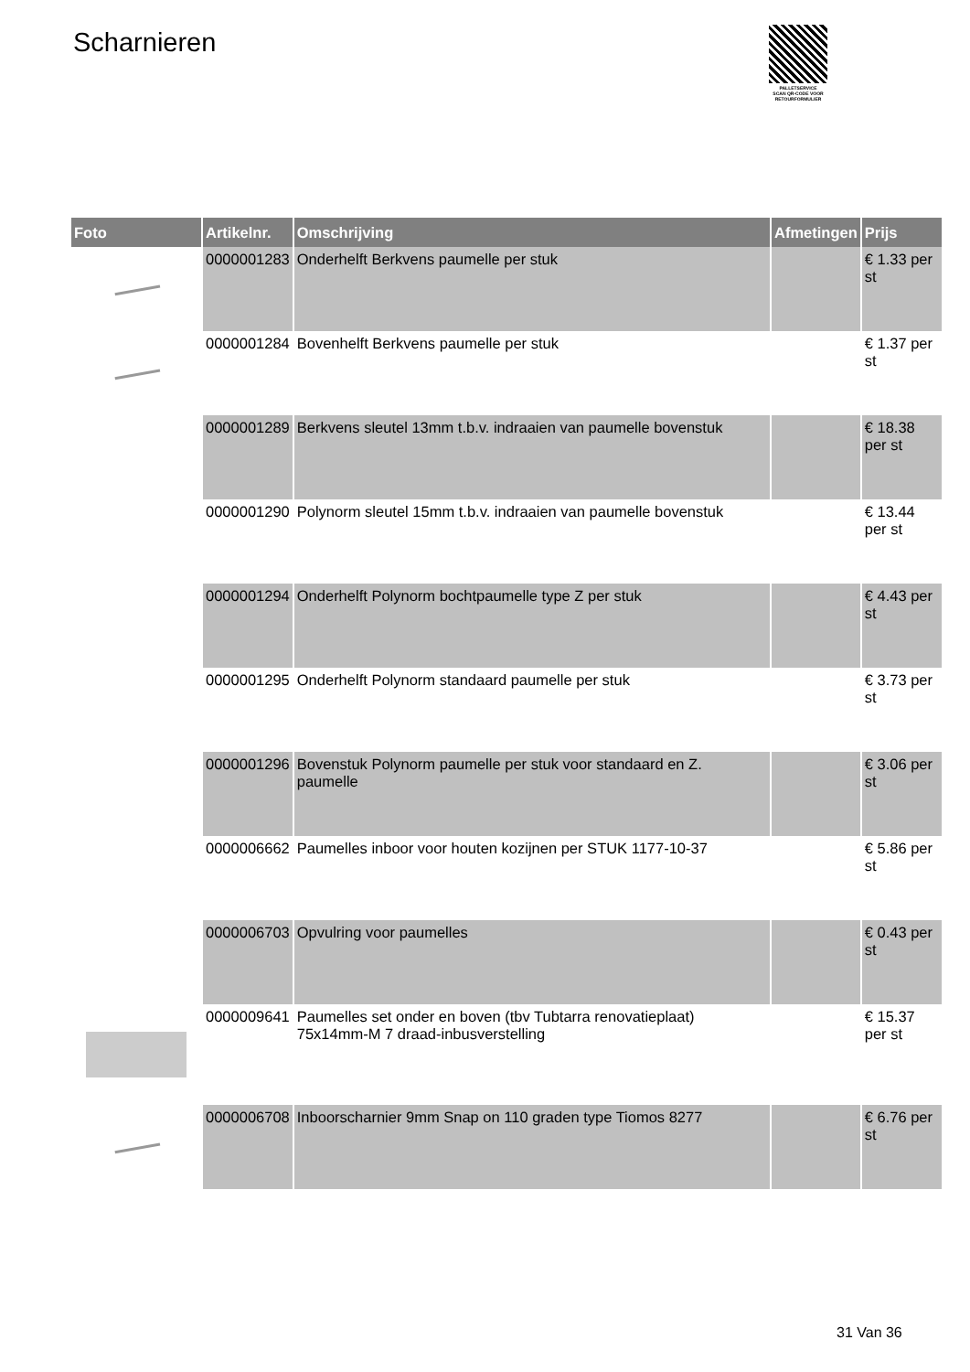Scharnieren
PALLETSERVICE
SCAN QR-CODE VOOR RETOURFORMULIER
| Foto | Artikelnr. | Omschrijving | Afmetingen | Prijs |
| --- | --- | --- | --- | --- |
| | 0000001283 | Onderhelft Berkvens paumelle per stuk | | € 1.33 per st |
| | 0000001284 | Bovenhelft Berkvens paumelle per stuk | | € 1.37 per st |
| | 0000001289 | Berkvens sleutel 13mm t.b.v. indraaien van paumelle bovenstuk | | € 18.38 per st |
| | 0000001290 | Polynorm sleutel 15mm t.b.v. indraaien van paumelle bovenstuk | | € 13.44 per st |
| | 0000001294 | Onderhelft Polynorm bochtpaumelle type Z per stuk | | € 4.43 per st |
| | 0000001295 | Onderhelft Polynorm standaard paumelle per stuk | | € 3.73 per st |
| | 0000001296 | Bovenstuk Polynorm paumelle per stuk voor standaard en Z. paumelle | | € 3.06 per st |
| | 0000006662 | Paumelles inboor voor houten kozijnen per STUK 1177-10-37 | | € 5.86 per st |
| | 0000006703 | Opvulring voor paumelles | | € 0.43 per st |
| | 0000009641 | Paumelles set onder en boven (tbv Tubtarra renovatieplaat) 75x14mm-M 7 draad-inbusverstelling | | € 15.37 per st |
| | 0000006708 | Inboorscharnier 9mm Snap on 110 graden type Tiomos 8277 | | € 6.76 per st |
31 Van 36